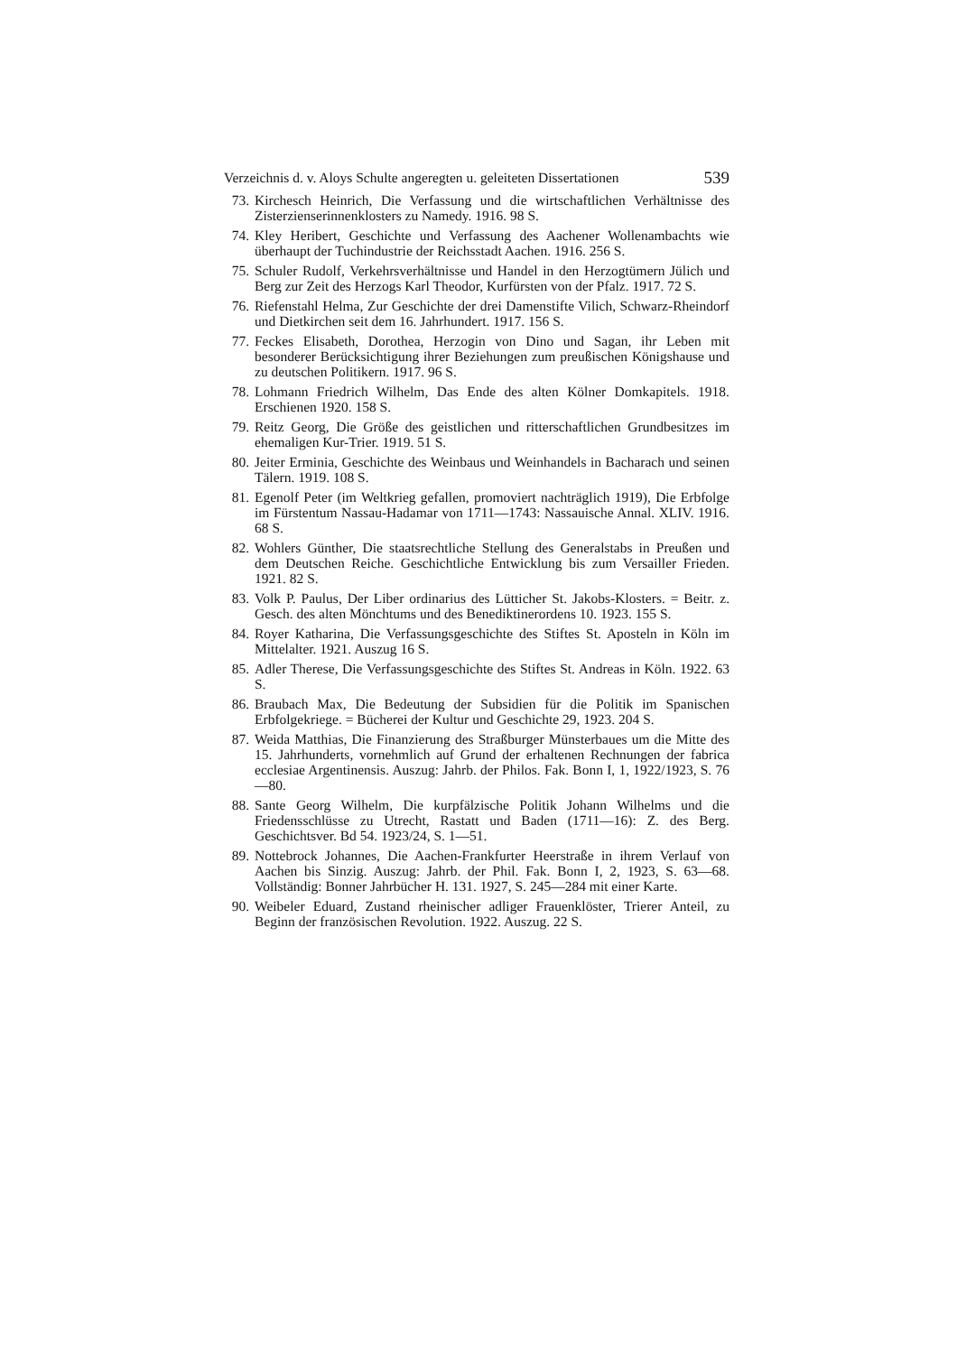Verzeichnis d. v. Aloys Schulte angeregten u. geleiteten Dissertationen 539
73. Kirchesch Heinrich, Die Verfassung und die wirtschaftlichen Verhältnisse des Zisterzienserinnenklosters zu Namedy. 1916. 98 S.
74. Kley Heribert, Geschichte und Verfassung des Aachener Wollenambachts wie überhaupt der Tuchindustrie der Reichsstadt Aachen. 1916. 256 S.
75. Schuler Rudolf, Verkehrsverhältnisse und Handel in den Herzogtümern Jülich und Berg zur Zeit des Herzogs Karl Theodor, Kurfürsten von der Pfalz. 1917. 72 S.
76. Riefenstahl Helma, Zur Geschichte der drei Damenstifte Vilich, Schwarz-Rheindorf und Dietkirchen seit dem 16. Jahrhundert. 1917. 156 S.
77. Feckes Elisabeth, Dorothea, Herzogin von Dino und Sagan, ihr Leben mit besonderer Berücksichtigung ihrer Beziehungen zum preußischen Königshause und zu deutschen Politikern. 1917. 96 S.
78. Lohmann Friedrich Wilhelm, Das Ende des alten Kölner Domkapitels. 1918. Erschienen 1920. 158 S.
79. Reitz Georg, Die Größe des geistlichen und ritterschaftlichen Grundbesitzes im ehemaligen Kur-Trier. 1919. 51 S.
80. Jeiter Erminia, Geschichte des Weinbaus und Weinhandels in Bacharach und seinen Tälern. 1919. 108 S.
81. Egenolf Peter (im Weltkrieg gefallen, promoviert nachträglich 1919), Die Erbfolge im Fürstentum Nassau-Hadamar von 1711—1743: Nassauische Annal. XLIV. 1916. 68 S.
82. Wohlers Günther, Die staatsrechtliche Stellung des Generalstabs in Preußen und dem Deutschen Reiche. Geschichtliche Entwicklung bis zum Versailler Frieden. 1921. 82 S.
83. Volk P. Paulus, Der Liber ordinarius des Lütticher St. Jakobs-Klosters. = Beitr. z. Gesch. des alten Mönchtums und des Benediktinerordens 10. 1923. 155 S.
84. Royer Katharina, Die Verfassungsgeschichte des Stiftes St. Aposteln in Köln im Mittelalter. 1921. Auszug 16 S.
85. Adler Therese, Die Verfassungsgeschichte des Stiftes St. Andreas in Köln. 1922. 63 S.
86. Braubach Max, Die Bedeutung der Subsidien für die Politik im Spanischen Erbfolgekriege. = Bücherei der Kultur und Geschichte 29, 1923. 204 S.
87. Weida Matthias, Die Finanzierung des Straßburger Münsterbaues um die Mitte des 15. Jahrhunderts, vornehmlich auf Grund der erhaltenen Rechnungen der fabrica ecclesiae Argentinensis. Auszug: Jahrb. der Philos. Fak. Bonn I, 1, 1922/1923, S. 76—80.
88. Sante Georg Wilhelm, Die kurpfälzische Politik Johann Wilhelms und die Friedensschlüsse zu Utrecht, Rastatt und Baden (1711—16): Z. des Berg. Geschichtsver. Bd 54. 1923/24, S. 1—51.
89. Nottebrock Johannes, Die Aachen-Frankfurter Heerstraße in ihrem Verlauf von Aachen bis Sinzig. Auszug: Jahrb. der Phil. Fak. Bonn I, 2, 1923, S. 63—68. Vollständig: Bonner Jahrbücher H. 131. 1927, S. 245—284 mit einer Karte.
90. Weibeler Eduard, Zustand rheinischer adliger Frauenklöster, Trierer Anteil, zu Beginn der französischen Revolution. 1922. Auszug. 22 S.